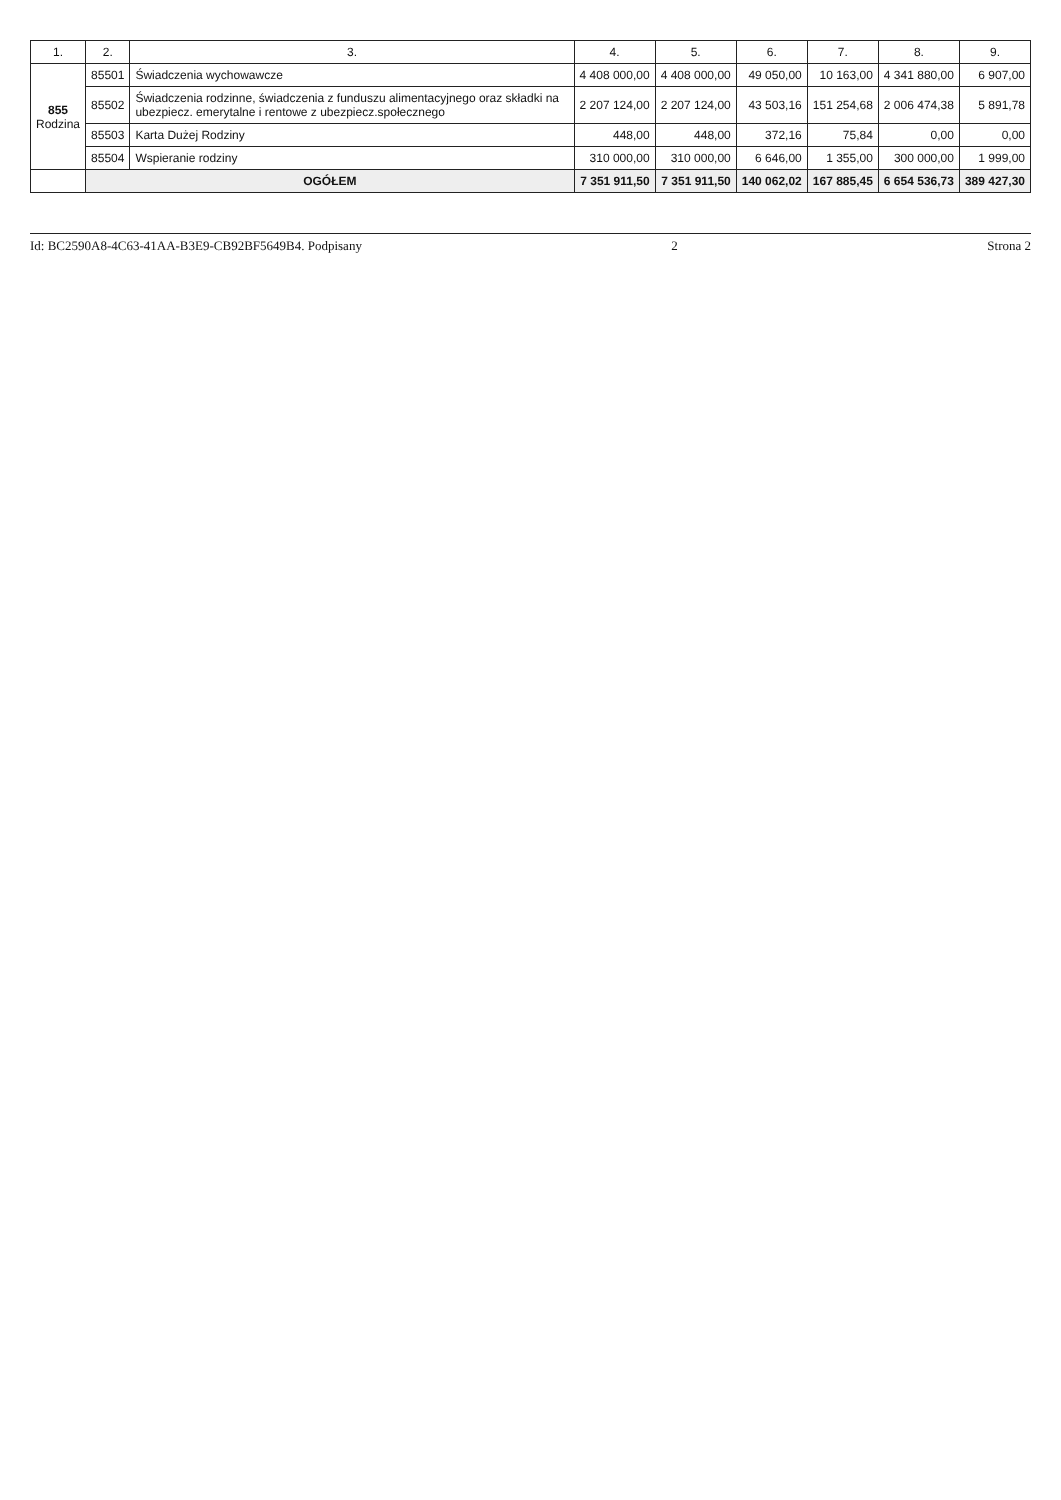| 1. | 2. | 3. | 4. | 5. | 6. | 7. | 8. | 9. |
| --- | --- | --- | --- | --- | --- | --- | --- | --- |
| 855 Rodzina | 85501 | Świadczenia wychowawcze | 4 408 000,00 | 4 408 000,00 | 49 050,00 | 10 163,00 | 4 341 880,00 | 6 907,00 |
| | 85502 | Świadczenia rodzinne, świadczenia z funduszu alimentacyjnego oraz składki na ubezpiecz. emerytalne i rentowe z ubezpiecz.społecznego | 2 207 124,00 | 2 207 124,00 | 43 503,16 | 151 254,68 | 2 006 474,38 | 5 891,78 |
| | 85503 | Karta Dużej Rodziny | 448,00 | 448,00 | 372,16 | 75,84 | 0,00 | 0,00 |
| | 85504 | Wspieranie rodziny | 310 000,00 | 310 000,00 | 6 646,00 | 1 355,00 | 300 000,00 | 1 999,00 |
| | OGÓŁEM | | 7 351 911,50 | 7 351 911,50 | 140 062,02 | 167 885,45 | 6 654 536,73 | 389 427,30 |
Id: BC2590A8-4C63-41AA-B3E9-CB92BF5649B4. Podpisany 2 Strona 2